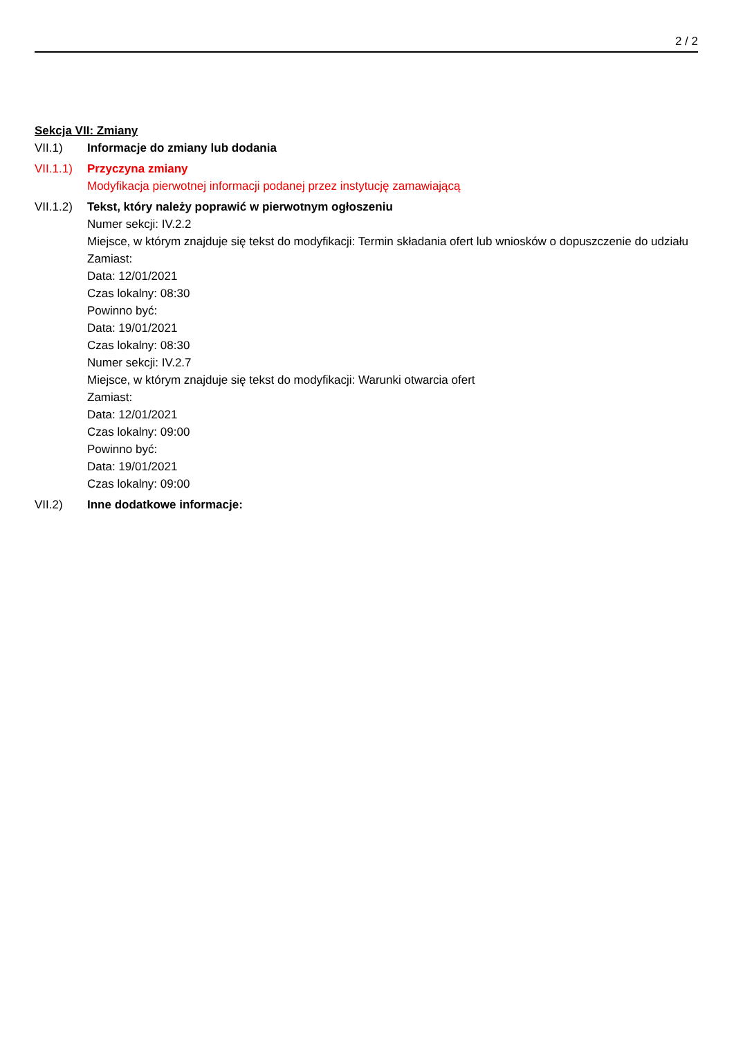2 / 2
Sekcja VII: Zmiany
VII.1) Informacje do zmiany lub dodania
VII.1.1)
Przyczyna zmiany
Modyfikacja pierwotnej informacji podanej przez instytucję zamawiającą
VII.1.2)
Tekst, który należy poprawić w pierwotnym ogłoszeniu
Numer sekcji: IV.2.2
Miejsce, w którym znajduje się tekst do modyfikacji: Termin składania ofert lub wniosków o dopuszczenie do udziału
Zamiast:
Data: 12/01/2021
Czas lokalny: 08:30
Powinno być:
Data: 19/01/2021
Czas lokalny: 08:30
Numer sekcji: IV.2.7
Miejsce, w którym znajduje się tekst do modyfikacji: Warunki otwarcia ofert
Zamiast:
Data: 12/01/2021
Czas lokalny: 09:00
Powinno być:
Data: 19/01/2021
Czas lokalny: 09:00
VII.2) Inne dodatkowe informacje: